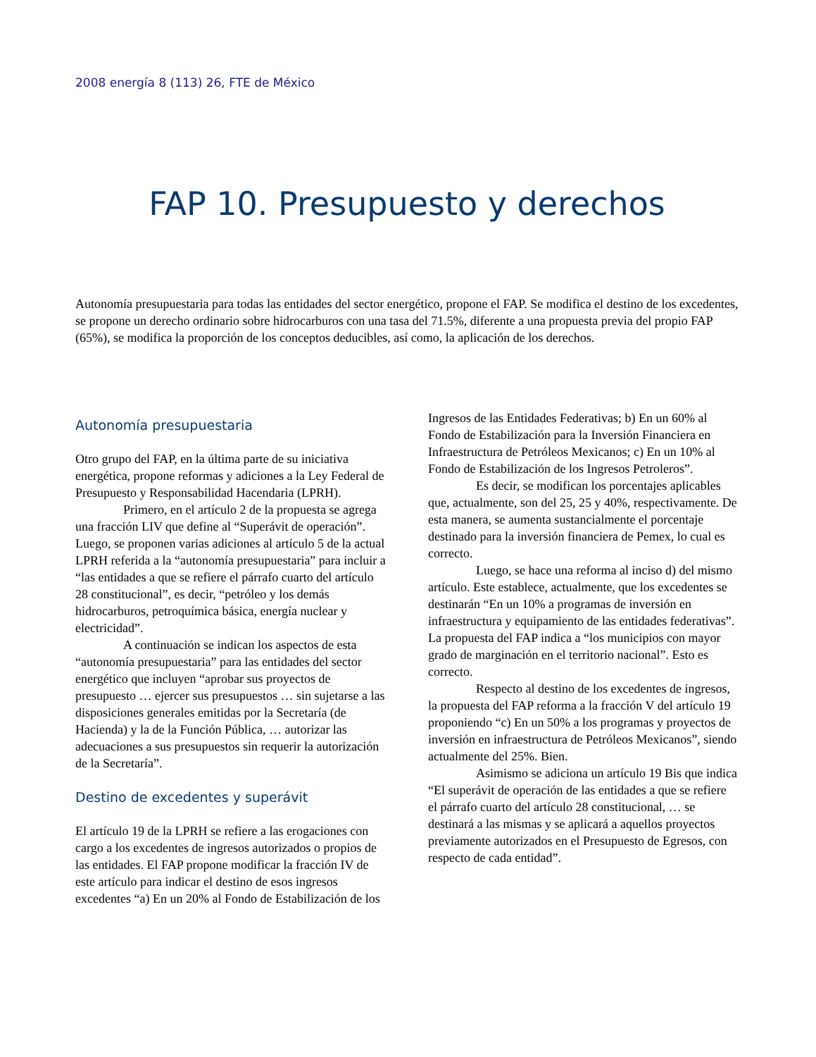2008 energía 8 (113) 26, FTE de México
FAP 10. Presupuesto y derechos
Autonomía presupuestaria para todas las entidades del sector energético, propone el FAP. Se modifica el destino de los excedentes, se propone un derecho ordinario sobre hidrocarburos con una tasa del 71.5%, diferente a una propuesta previa del propio FAP (65%), se modifica la proporción de los conceptos deducibles, así como, la aplicación de los derechos.
Autonomía presupuestaria
Otro grupo del FAP, en la última parte de su iniciativa energética, propone reformas y adiciones a la Ley Federal de Presupuesto y Responsabilidad Hacendaria (LPRH).
Primero, en el artículo 2 de la propuesta se agrega una fracción LIV que define al “Superávit de operación”. Luego, se proponen varias adiciones al artículo 5 de la actual LPRH referida a la “autonomía presupuestaria” para incluir a “las entidades a que se refiere el párrafo cuarto del artículo 28 constitucional”, es decir, “petróleo y los demás hidrocarburos, petroquímica básica, energía nuclear y electricidad”.
A continuación se indican los aspectos de esta “autonomía presupuestaria” para las entidades del sector energético que incluyen “aprobar sus proyectos de presupuesto … ejercer sus presupuestos … sin sujetarse a las disposiciones generales emitidas por la Secretaría (de Hacienda) y la de la Función Pública, … autorizar las adecuaciones a sus presupuestos sin requerir la autorización de la Secretaría”.
Destino de excedentes y superávit
El artículo 19 de la LPRH se refiere a las erogaciones con cargo a los excedentes de ingresos autorizados o propios de las entidades. El FAP propone modificar la fracción IV de este artículo para indicar el destino de esos ingresos excedentes “a) En un 20% al Fondo de Estabilización de los
Ingresos de las Entidades Federativas; b) En un 60% al Fondo de Estabilización para la Inversión Financiera en Infraestructura de Petróleos Mexicanos; c) En un 10% al Fondo de Estabilización de los Ingresos Petroleros”.
Es decir, se modifican los porcentajes aplicables que, actualmente, son del 25, 25 y 40%, respectivamente. De esta manera, se aumenta sustancialmente el porcentaje destinado para la inversión financiera de Pemex, lo cual es correcto.
Luego, se hace una reforma al inciso d) del mismo artículo. Este establece, actualmente, que los excedentes se destinarán “En un 10% a programas de inversión en infraestructura y equipamiento de las entidades federativas”. La propuesta del FAP indica a “los municipios con mayor grado de marginación en el territorio nacional”. Esto es correcto.
Respecto al destino de los excedentes de ingresos, la propuesta del FAP reforma a la fracción V del artículo 19 proponiendo “c) En un 50% a los programas y proyectos de inversión en infraestructura de Petróleos Mexicanos”, siendo actualmente del 25%. Bien.
Asimismo se adiciona un artículo 19 Bis que indica “El superávit de operación de las entidades a que se refiere el párrafo cuarto del artículo 28 constitucional, … se destinará a las mismas y se aplicará a aquellos proyectos previamente autorizados en el Presupuesto de Egresos, con respecto de cada entidad”.